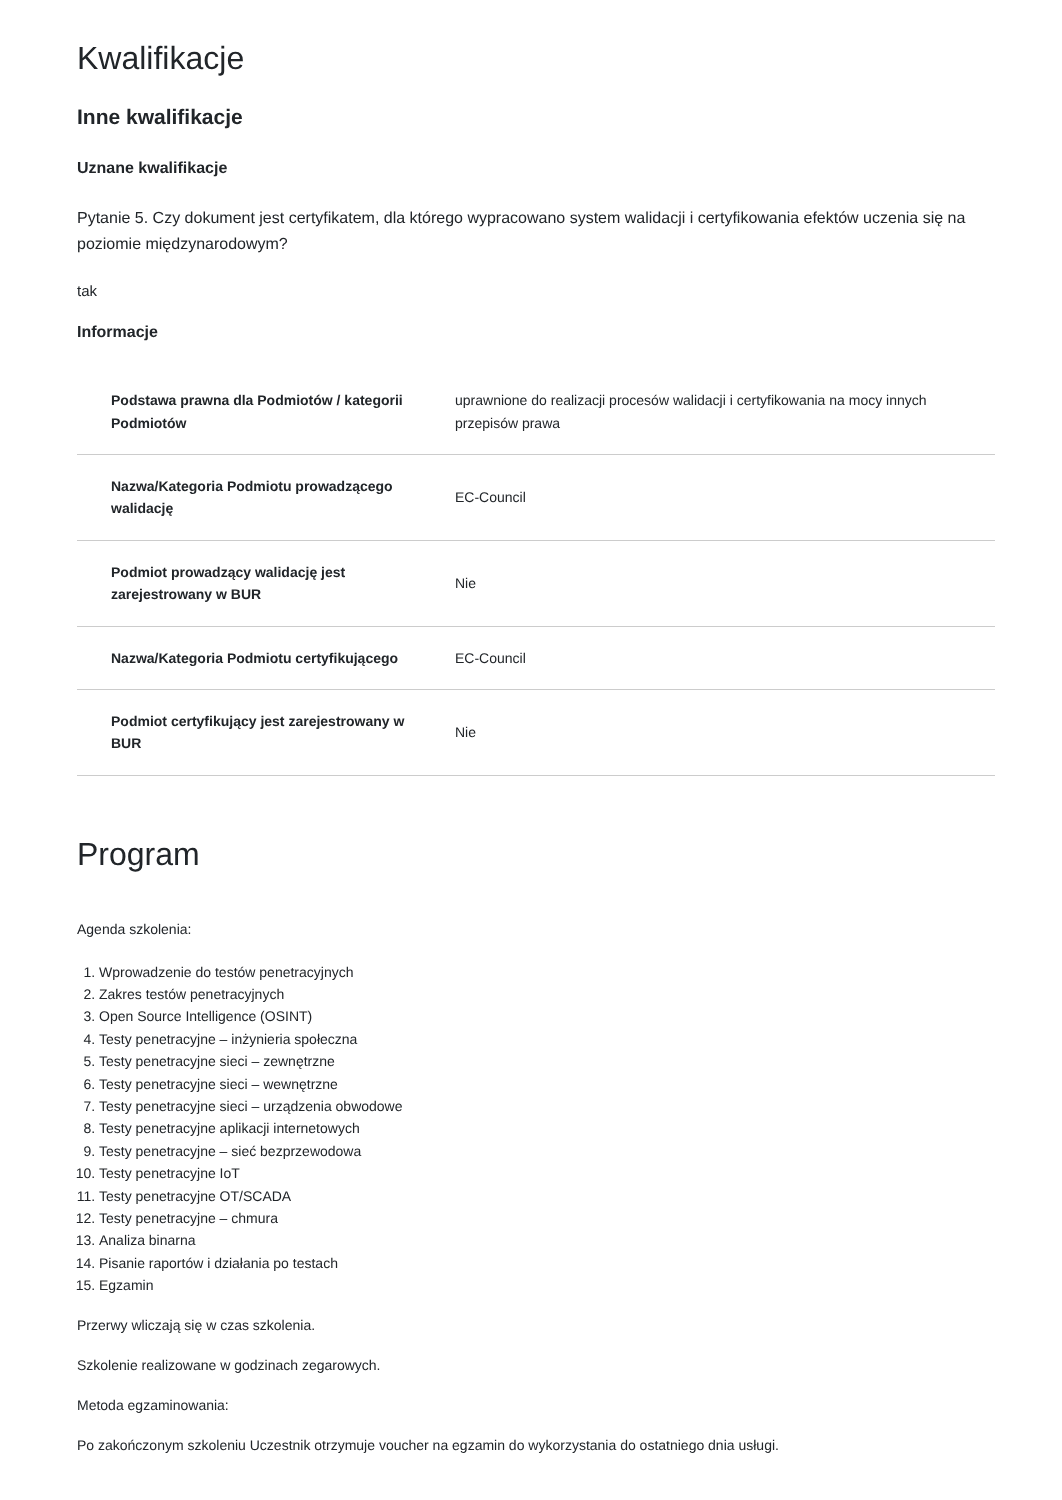Kwalifikacje
Inne kwalifikacje
Uznane kwalifikacje
Pytanie 5. Czy dokument jest certyfikatem, dla którego wypracowano system walidacji i certyfikowania efektów uczenia się na poziomie międzynarodowym?
tak
Informacje
| Podstawa prawna dla Podmiotów / kategorii Podmiotów | uprawnione do realizacji procesów walidacji i certyfikowania na mocy innych przepisów prawa |
| Nazwa/Kategoria Podmiotu prowadzącego walidację | EC-Council |
| Podmiot prowadzący walidację jest zarejestrowany w BUR | Nie |
| Nazwa/Kategoria Podmiotu certyfikującego | EC-Council |
| Podmiot certyfikujący jest zarejestrowany w BUR | Nie |
Program
Agenda szkolenia:
1. Wprowadzenie do testów penetracyjnych
2. Zakres testów penetracyjnych
3. Open Source Intelligence (OSINT)
4. Testy penetracyjne – inżynieria społeczna
5. Testy penetracyjne sieci – zewnętrzne
6. Testy penetracyjne sieci – wewnętrzne
7. Testy penetracyjne sieci – urządzenia obwodowe
8. Testy penetracyjne aplikacji internetowych
9. Testy penetracyjne – sieć bezprzewodowa
10. Testy penetracyjne IoT
11. Testy penetracyjne OT/SCADA
12. Testy penetracyjne – chmura
13. Analiza binarna
14. Pisanie raportów i działania po testach
15. Egzamin
Przerwy wliczają się w czas szkolenia.
Szkolenie realizowane w godzinach zegarowych.
Metoda egzaminowania:
Po zakończonym szkoleniu Uczestnik otrzymuje voucher na egzamin do wykorzystania do ostatniego dnia usługi.